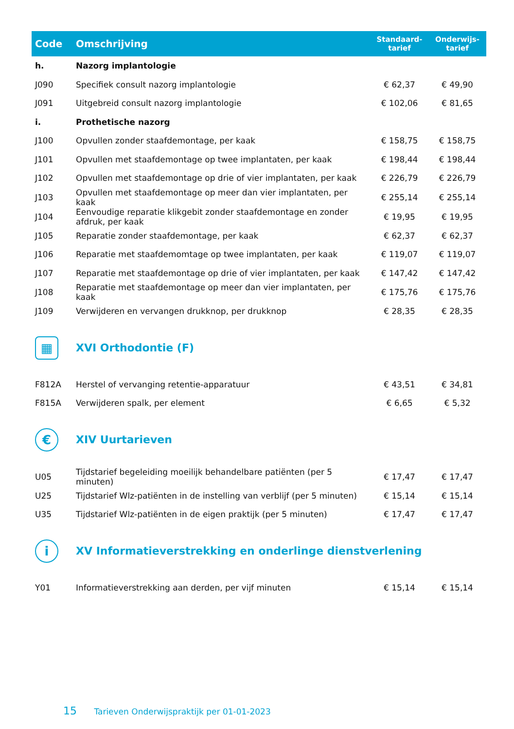| Code | Omschrijving | Standaard- tarief | Onderwijs- tarief |
| --- | --- | --- | --- |
| h. | Nazorg implantologie | | |
| J090 | Specifiek consult nazorg implantologie | € 62,37 | € 49,90 |
| J091 | Uitgebreid consult nazorg implantologie | € 102,06 | € 81,65 |
| i. | Prothetische nazorg | | |
| J100 | Opvullen zonder staafdemontage, per kaak | € 158,75 | € 158,75 |
| J101 | Opvullen met staafdemontage op twee implantaten, per kaak | € 198,44 | € 198,44 |
| J102 | Opvullen met staafdemontage op drie of vier implantaten, per kaak | € 226,79 | € 226,79 |
| J103 | Opvullen met staafdemontage op meer dan vier implantaten, per kaak | € 255,14 | € 255,14 |
| J104 | Eenvoudige reparatie klikgebit zonder staafdemontage en zonder afdruk, per kaak | € 19,95 | € 19,95 |
| J105 | Reparatie zonder staafdemontage, per kaak | € 62,37 | € 62,37 |
| J106 | Reparatie met staafdemomtage op twee implantaten, per kaak | € 119,07 | € 119,07 |
| J107 | Reparatie met staafdemontage op drie of vier implantaten, per kaak | € 147,42 | € 147,42 |
| J108 | Reparatie met staafdemontage op meer dan vier implantaten, per kaak | € 175,76 | € 175,76 |
| J109 | Verwijderen en vervangen drukknop, per drukknop | € 28,35 | € 28,35 |
| ▦ | XVI Orthodontie (F) | | |
| F812A | Herstel of vervanging retentie-apparatuur | € 43,51 | € 34,81 |
| F815A | Verwijderen spalk, per element | € 6,65 | € 5,32 |
| € | XIV Uurtarieven | | |
| U05 | Tijdstarief begeleiding moeilijk behandelbare patiënten (per 5 minuten) | € 17,47 | € 17,47 |
| U25 | Tijdstarief Wlz-patiënten in de instelling van verblijf (per 5 minuten) | € 15,14 | € 15,14 |
| U35 | Tijdstarief Wlz-patiënten in de eigen praktijk (per 5 minuten) | € 17,47 | € 17,47 |
| i | XV Informatieverstrekking en onderlinge dienstverlening | | |
| Y01 | Informatieverstrekking aan derden, per vijf minuten | € 15,14 | € 15,14 |
15 Tarieven Onderwijspraktijk per 01-01-2023